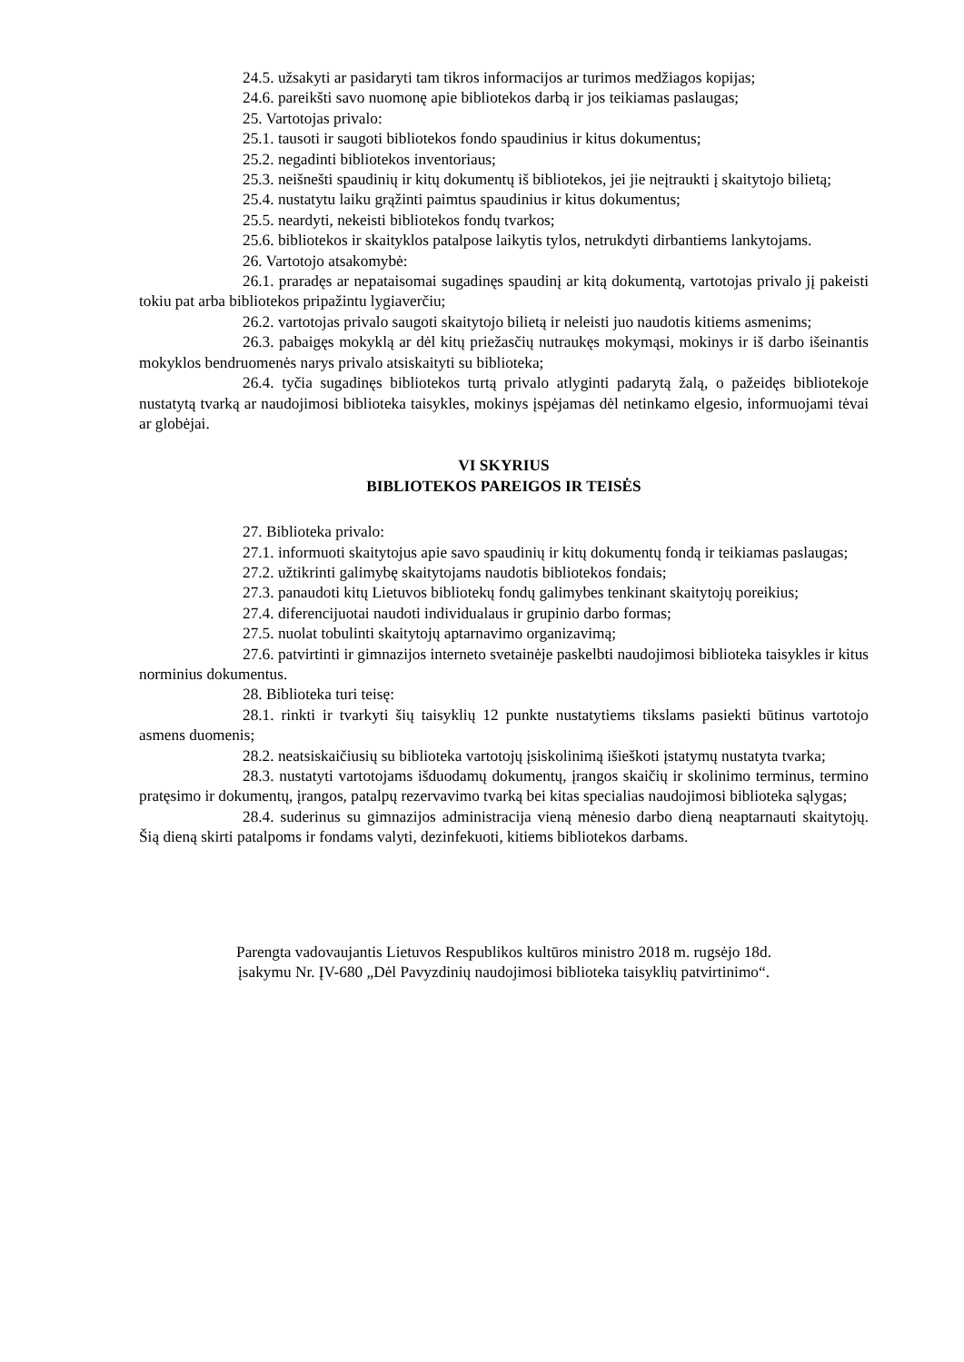24.5. užsakyti ar pasidaryti tam tikros informacijos ar turimos medžiagos kopijas;
24.6. pareikšti savo nuomonę apie bibliotekos darbą ir jos teikiamas paslaugas;
25. Vartotojas privalo:
25.1. tausoti ir saugoti bibliotekos fondo spaudinius ir kitus dokumentus;
25.2. negadinti bibliotekos inventoriaus;
25.3. neišnešti spaudinių ir kitų dokumentų iš bibliotekos, jei jie neįtraukti į skaitytojo bilietą;
25.4. nustatytu laiku grąžinti paimtus spaudinius ir kitus dokumentus;
25.5. neardyti, nekeisti bibliotekos fondų tvarkos;
25.6. bibliotekos ir skaityklos patalpose laikytis tylos, netrukdyti dirbantiems lankytojams.
26. Vartotojo atsakomybė:
26.1. praradęs ar nepataisomai sugadinęs spaudinį ar kitą dokumentą, vartotojas privalo jį pakeisti tokiu pat arba bibliotekos pripažintu lygiaverčiu;
26.2. vartotojas privalo saugoti skaitytojo bilietą ir neleisti juo naudotis kitiems asmenims;
26.3. pabaigęs mokyklą ar dėl kitų priežasčių nutraukęs mokymąsi, mokinys ir iš darbo išeinantis mokyklos bendruomenės narys privalo atsiskaityti su biblioteka;
26.4. tyčia sugadinęs bibliotekos turtą privalo atlyginti padarytą žalą, o pažeidęs bibliotekoje nustatytą tvarką ar naudojimosi biblioteka taisykles, mokinys įspėjamas dėl netinkamo elgesio, informuojami tėvai ar globėjai.
VI SKYRIUS
BIBLIOTEKOS PAREIGOS IR TEISĖS
27. Biblioteka privalo:
27.1. informuoti skaitytojus apie savo spaudinių ir kitų dokumentų fondą ir teikiamas paslaugas;
27.2. užtikrinti galimybę skaitytojams naudotis bibliotekos fondais;
27.3. panaudoti kitų Lietuvos bibliotekų fondų galimybes tenkinant skaitytojų poreikius;
27.4. diferencijuotai naudoti individualaus ir grupinio darbo formas;
27.5. nuolat tobulinti skaitytojų aptarnavimo organizavimą;
27.6. patvirtinti ir gimnazijos interneto svetainėje paskelbti naudojimosi biblioteka taisykles ir kitus norminius dokumentus.
28. Biblioteka turi teisę:
28.1. rinkti ir tvarkyti šių taisyklių 12 punkte nustatytiems tikslams pasiekti būtinus vartotojo asmens duomenis;
28.2. neatsiskaičiusių su biblioteka vartotojų įsiskolinimą išieškoti įstatymų nustatyta tvarka;
28.3. nustatyti vartotojams išduodamų dokumentų, įrangos skaičių ir skolinimo terminus, termino pratęsimo ir dokumentų, įrangos, patalpų rezervavimo tvarką bei kitas specialias naudojimosi biblioteka sąlygas;
28.4. suderinus su gimnazijos administracija vieną mėnesio darbo dieną neaptarnauti skaitytojų. Šią dieną skirti patalpoms ir fondams valyti, dezinfekuoti, kitiems bibliotekos darbams.
Parengta vadovaujantis Lietuvos Respublikos kultūros ministro 2018 m. rugsėjo 18d.
įsakymu Nr. ĮV-680 „Dėl Pavyzdinių naudojimosi biblioteka taisyklių patvirtinimo“.